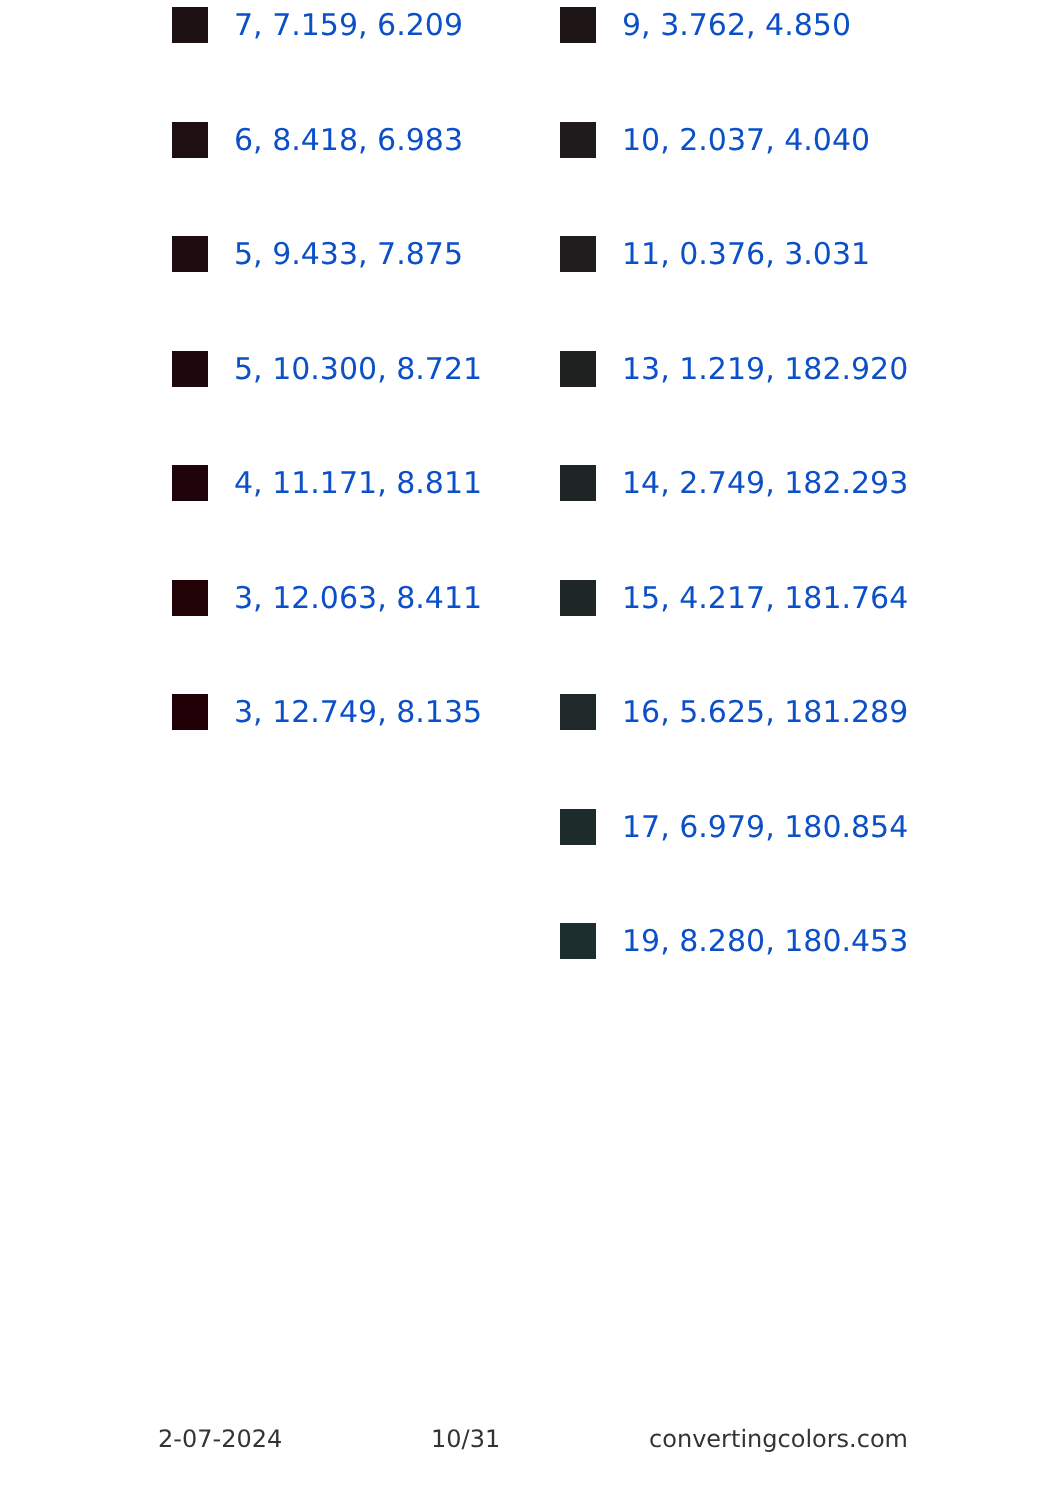7, 7.159, 6.209
6, 8.418, 6.983
5, 9.433, 7.875
5, 10.300, 8.721
4, 11.171, 8.811
3, 12.063, 8.411
3, 12.749, 8.135
9, 3.762, 4.850
10, 2.037, 4.040
11, 0.376, 3.031
13, 1.219, 182.920
14, 2.749, 182.293
15, 4.217, 181.764
16, 5.625, 181.289
17, 6.979, 180.854
19, 8.280, 180.453
2-07-2024 10/31 convertingcolors.com